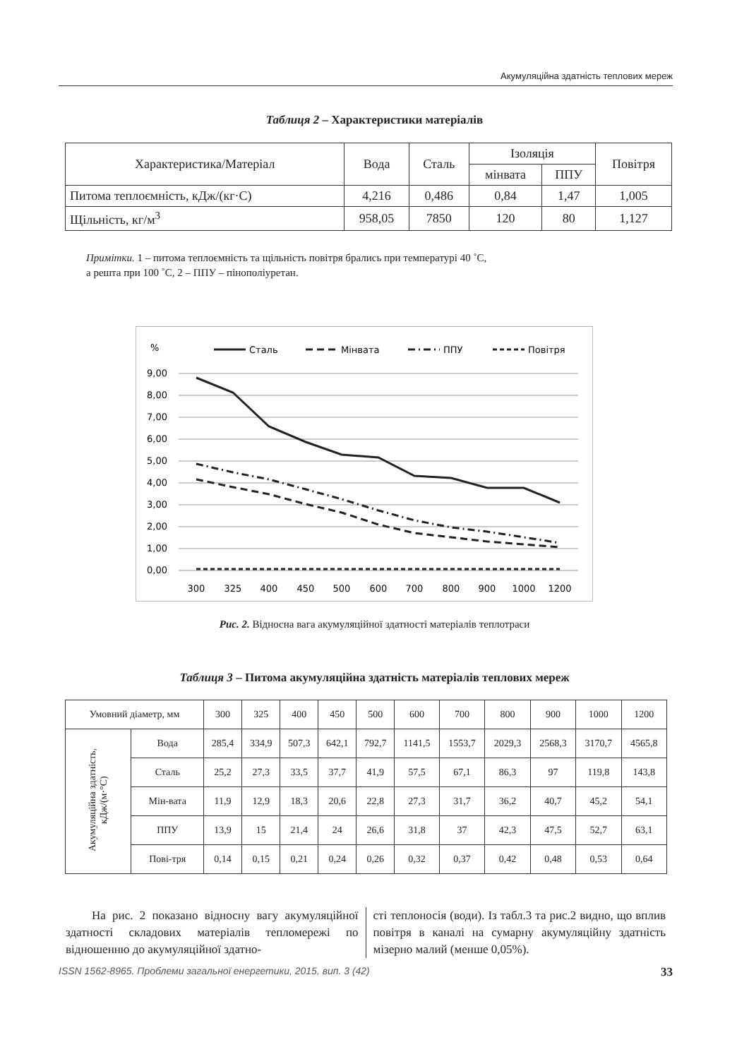Акумуляційна здатність теплових мереж
Таблиця 2 – Характеристики матеріалів
| Характеристика/Матеріал | Вода | Сталь | Ізоляція | | Повітря |
| --- | --- | --- | --- | --- | --- |
| | | | мінвата | ППУ | |
| Питома теплоємність, кДж/(кг·С) | 4,216 | 0,486 | 0,84 | 1,47 | 1,005 |
| Щільність, кг/м<sup>3</sup> | 958,05 | 7850 | 120 | 80 | 1,127 |
Примітки. 1 – питома теплоємність та щільність повітря брались при температурі 40 ˚С,
а решта при 100 ˚С, 2 – ППУ – пінополіуретан.
%
Сталь
Мінвата
ППУ
Повітря
9,00
8,00
7,00
6,00
5,00
4,00
3,00
2,00
1,00
0,00
300
325
400
450
500
600
700
800
900
1000
1200
Рис. 2. Відносна вага акумуляційної здатності матеріалів теплотраси
Таблиця 3 – Питома акумуляційна здатність матеріалів теплових мереж
| Умовний діаметр, мм | | 300 | 325 | 400 | 450 | 500 | 600 | 700 | 800 | 900 | 1000 | 1200 |
| --- | --- | --- | --- | --- | --- | --- | --- | --- | --- | --- | --- | --- |
| Акумуляційна здатність, кДж/(м·°С) | Вода | 285,4 | 334,9 | 507,3 | 642,1 | 792,7 | 1141,5 | 1553,7 | 2029,3 | 2568,3 | 3170,7 | 4565,8 |
| | Сталь | 25,2 | 27,3 | 33,5 | 37,7 | 41,9 | 57,5 | 67,1 | 86,3 | 97 | 119,8 | 143,8 |
| | Мін-вата | 11,9 | 12,9 | 18,3 | 20,6 | 22,8 | 27,3 | 31,7 | 36,2 | 40,7 | 45,2 | 54,1 |
| | ППУ | 13,9 | 15 | 21,4 | 24 | 26,6 | 31,8 | 37 | 42,3 | 47,5 | 52,7 | 63,1 |
| | Пові-тря | 0,14 | 0,15 | 0,21 | 0,24 | 0,26 | 0,32 | 0,37 | 0,42 | 0,48 | 0,53 | 0,64 |
На рис. 2 показано відносну вагу акумуляційної здатності складових матеріалів тепломережі по відношенню до акумуляційної здатно-
сті теплоносія (води). Із табл.3 та рис.2 видно, що вплив повітря в каналі на сумарну акумуляційну здатність мізерно малий (менше 0,05%).
ISSN 1562-8965. Проблеми загальної енергетики, 2015, вип. 3 (42) 33